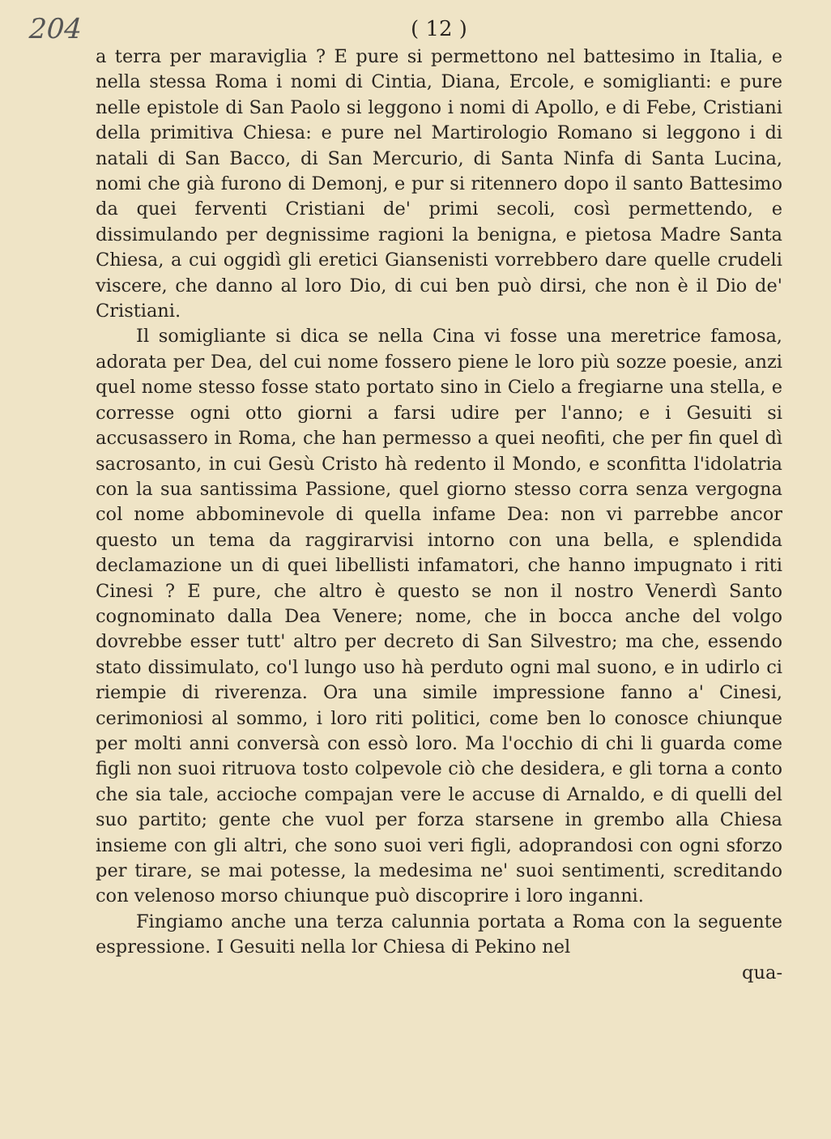204 ( 12 )
a terra per maraviglia ? E pure si permettono nel battesimo in Italia, e nella stessa Roma i nomi di Cintia, Diana, Ercole, e somiglianti: e pure nelle epistole di San Paolo si leggono i nomi di Apollo, e di Febe, Cristiani della primitiva Chiesa: e pure nel Martirologio Romano si leggono i di natali di San Bacco, di San Mercurio, di Santa Ninfa di Santa Lucina, nomi che già furono di Demonj, e pur si ritennero dopo il santo Battesimo da quei ferventi Cristiani de' primi secoli, così permettendo, e dissimulando per degnissime ragioni la benigna, e pietosa Madre Santa Chiesa, a cui oggidì gli eretici Giansenisti vorrebbero dare quelle crudeli viscere, che danno al loro Dio, di cui ben può dirsi, che non è il Dio de' Cristiani.
Il somigliante si dica se nella Cina vi fosse una meretrice famosa, adorata per Dea, del cui nome fossero piene le loro più sozze poesie, anzi quel nome stesso fosse stato portato sino in Cielo a fregiarne una stella, e corresse ogni otto giorni a farsi udire per l'anno; e i Gesuiti si accusassero in Roma, che han permesso a quei neofiti, che per fin quel dì sacrosanto, in cui Gesù Cristo hà redento il Mondo, e sconfitta l'idolatria con la sua santissima Passione, quel giorno stesso corra senza vergogna col nome abbominevole di quella infame Dea: non vi parrebbe ancor questo un tema da raggirarvisi intorno con una bella, e splendida declamazione un di quei libellisti infamatori, che hanno impugnato i riti Cinesi ? E pure, che altro è questo se non il nostro Venerdì Santo cognominato dalla Dea Venere; nome, che in bocca anche del volgo dovrebbe esser tutt' altro per decreto di San Silvestro; ma che, essendo stato dissimulato, co'l lungo uso hà perduto ogni mal suono, e in udirlo ci riempie di riverenza. Ora una simile impressione fanno a' Cinesi, cerimoniosi al sommo, i loro riti politici, come ben lo conosce chiunque per molti anni conversà con essò loro. Ma l'occhio di chi li guarda come figli non suoi ritruova tosto colpevole ciò che desidera, e gli torna a conto che sia tale, accioche compajan vere le accuse di Arnaldo, e di quelli del suo partito; gente che vuol per forza starsene in grembo alla Chiesa insieme con gli altri, che sono suoi veri figli, adoprandosi con ogni sforzo per tirare, se mai potesse, la medesima ne' suoi sentimenti, screditando con velenoso morso chiunque può discoprire i loro inganni.
Fingiamo anche una terza calunnia portata a Roma con la seguente espressione. I Gesuiti nella lor Chiesa di Pekino nel
qua-